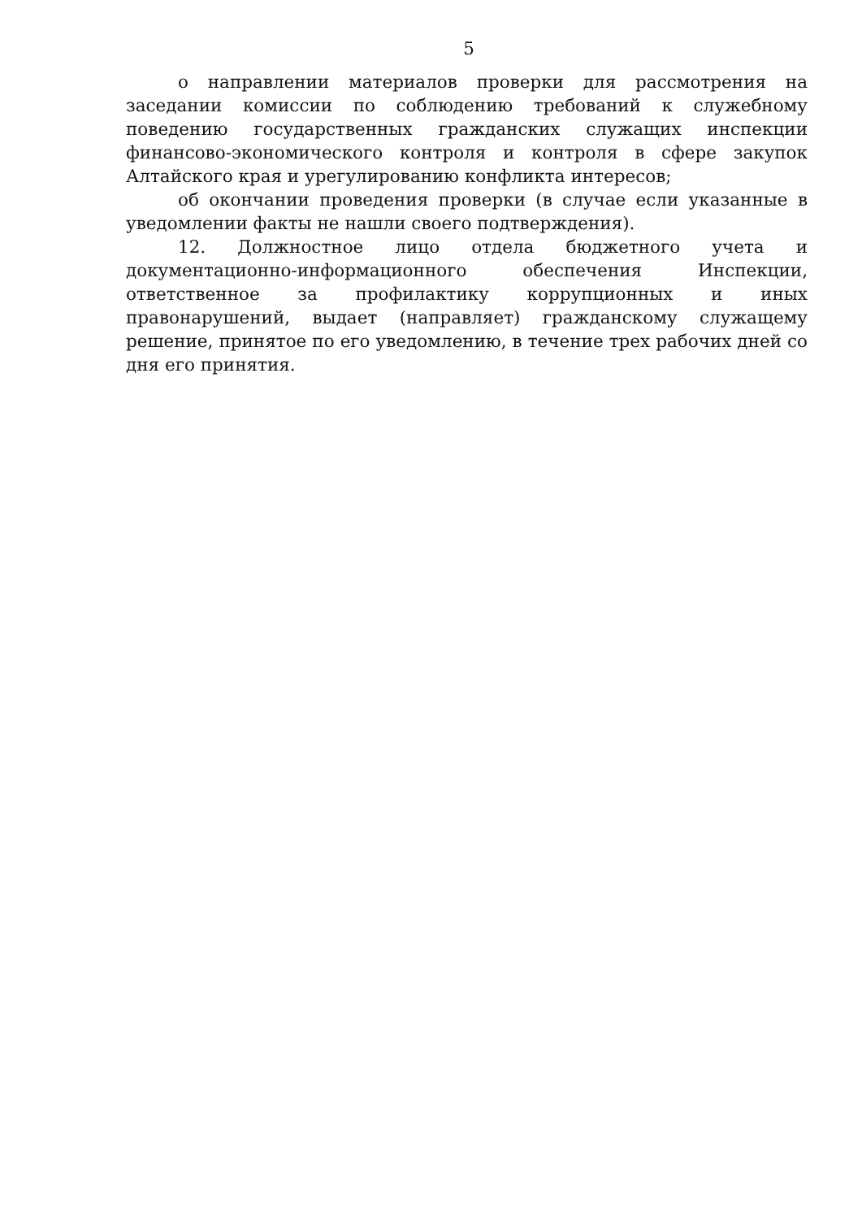5
о направлении материалов проверки для рассмотрения на заседании комиссии по соблюдению требований к служебному поведению государственных гражданских служащих инспекции финансово-экономического контроля и контроля в сфере закупок Алтайского края и урегулированию конфликта интересов;
об окончании проведения проверки (в случае если указанные в уведомлении факты не нашли своего подтверждения).
12. Должностное лицо отдела бюджетного учета и документационно-информационного обеспечения Инспекции, ответственное за профилактику коррупционных и иных правонарушений, выдает (направляет) гражданскому служащему решение, принятое по его уведомлению, в течение трех рабочих дней со дня его принятия.